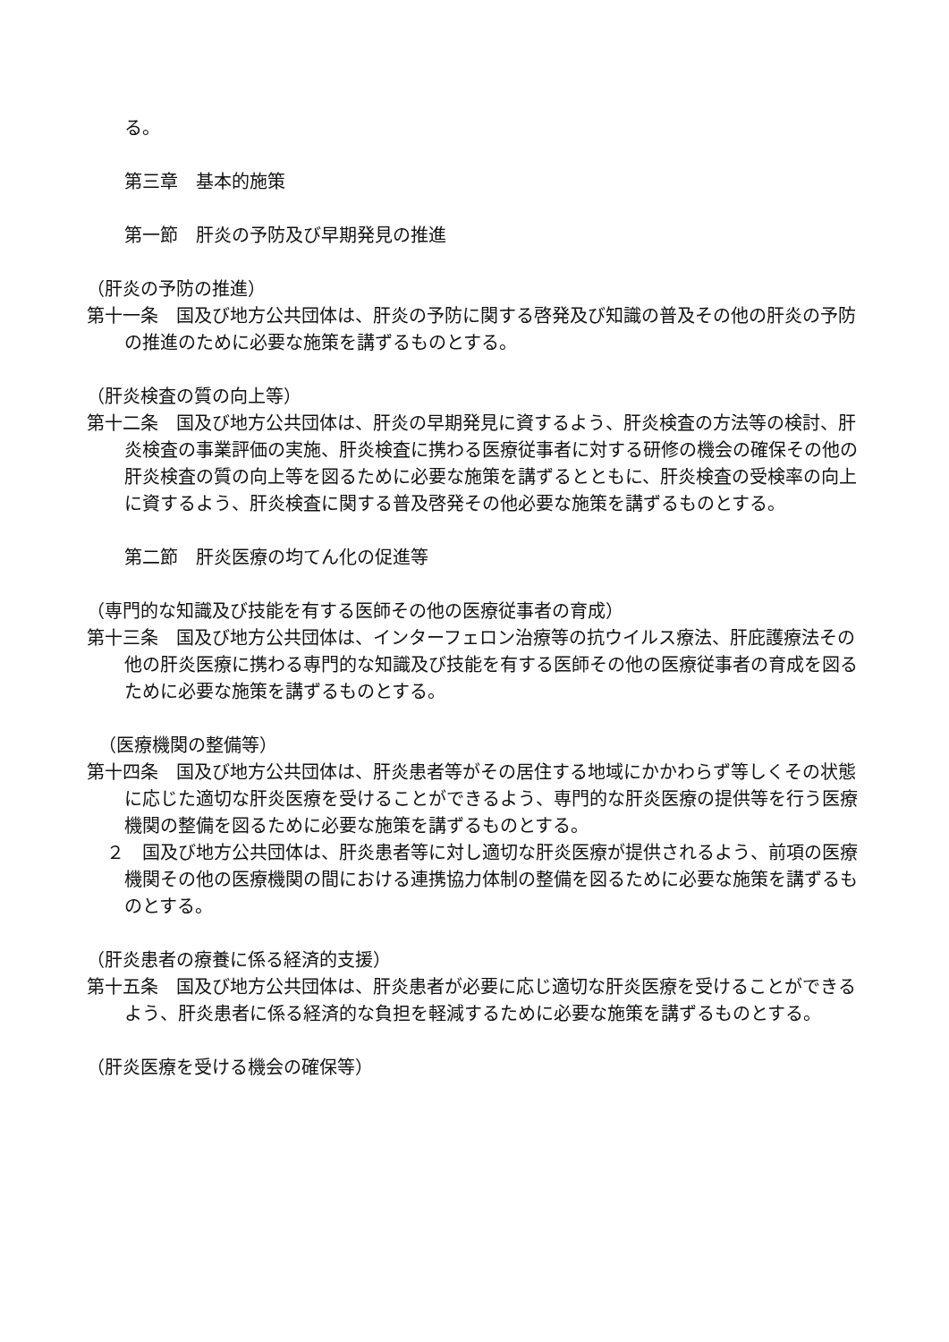る。
第三章　基本的施策
第一節　肝炎の予防及び早期発見の推進
（肝炎の予防の推進）
第十一条　国及び地方公共団体は、肝炎の予防に関する啓発及び知識の普及その他の肝炎の予防の推進のために必要な施策を講ずるものとする。
（肝炎検査の質の向上等）
第十二条　国及び地方公共団体は、肝炎の早期発見に資するよう、肝炎検査の方法等の検討、肝炎検査の事業評価の実施、肝炎検査に携わる医療従事者に対する研修の機会の確保その他の肝炎検査の質の向上等を図るために必要な施策を講ずるとともに、肝炎検査の受検率の向上に資するよう、肝炎検査に関する普及啓発その他必要な施策を講ずるものとする。
第二節　肝炎医療の均てん化の促進等
（専門的な知識及び技能を有する医師その他の医療従事者の育成）
第十三条　国及び地方公共団体は、インターフェロン治療等の抗ウイルス療法、肝庇護療法その他の肝炎医療に携わる専門的な知識及び技能を有する医師その他の医療従事者の育成を図るために必要な施策を講ずるものとする。
（医療機関の整備等）
第十四条　国及び地方公共団体は、肝炎患者等がその居住する地域にかかわらず等しくその状態に応じた適切な肝炎医療を受けることができるよう、専門的な肝炎医療の提供等を行う医療機関の整備を図るために必要な施策を講ずるものとする。
２　国及び地方公共団体は、肝炎患者等に対し適切な肝炎医療が提供されるよう、前項の医療機関その他の医療機関の間における連携協力体制の整備を図るために必要な施策を講ずるものとする。
（肝炎患者の療養に係る経済的支援）
第十五条　国及び地方公共団体は、肝炎患者が必要に応じ適切な肝炎医療を受けることができるよう、肝炎患者に係る経済的な負担を軽減するために必要な施策を講ずるものとする。
（肝炎医療を受ける機会の確保等）